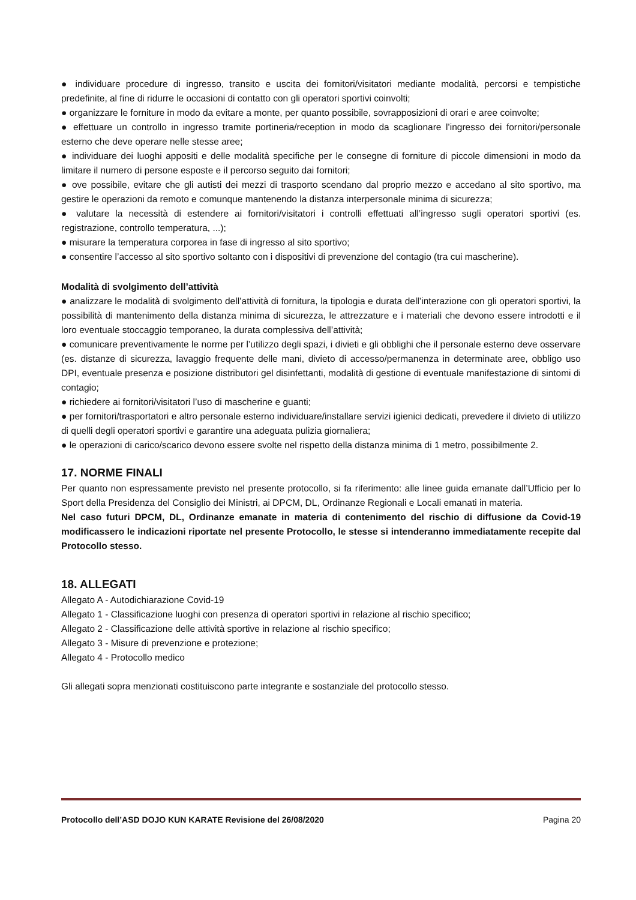● individuare procedure di ingresso, transito e uscita dei fornitori/visitatori mediante modalità, percorsi e tempistiche predefinite, al fine di ridurre le occasioni di contatto con gli operatori sportivi coinvolti;
● organizzare le forniture in modo da evitare a monte, per quanto possibile, sovrapposizioni di orari e aree coinvolte;
● effettuare un controllo in ingresso tramite portineria/reception in modo da scaglionare l’ingresso dei fornitori/personale esterno che deve operare nelle stesse aree;
● individuare dei luoghi appositi e delle modalità specifiche per le consegne di forniture di piccole dimensioni in modo da limitare il numero di persone esposte e il percorso seguito dai fornitori;
● ove possibile, evitare che gli autisti dei mezzi di trasporto scendano dal proprio mezzo e accedano al sito sportivo, ma gestire le operazioni da remoto e comunque mantenendo la distanza interpersonale minima di sicurezza;
● valutare la necessità di estendere ai fornitori/visitatori i controlli effettuati all’ingresso sugli operatori sportivi (es. registrazione, controllo temperatura, ...);
● misurare la temperatura corporea in fase di ingresso al sito sportivo;
● consentire l’accesso al sito sportivo soltanto con i dispositivi di prevenzione del contagio (tra cui mascherine).
Modalità di svolgimento dell’attività
● analizzare le modalità di svolgimento dell’attività di fornitura, la tipologia e durata dell’interazione con gli operatori sportivi, la possibilità di mantenimento della distanza minima di sicurezza, le attrezzature e i materiali che devono essere introdotti e il loro eventuale stoccaggio temporaneo, la durata complessiva dell’attività;
● comunicare preventivamente le norme per l’utilizzo degli spazi, i divieti e gli obblighi che il personale esterno deve osservare (es. distanze di sicurezza, lavaggio frequente delle mani, divieto di accesso/permanenza in determinate aree, obbligo uso DPI, eventuale presenza e posizione distributori gel disinfettanti, modalità di gestione di eventuale manifestazione di sintomi di contagio;
● richiedere ai fornitori/visitatori l’uso di mascherine e guanti;
● per fornitori/trasportatori e altro personale esterno individuare/installare servizi igienici dedicati, prevedere il divieto di utilizzo di quelli degli operatori sportivi e garantire una adeguata pulizia giornaliera;
● le operazioni di carico/scarico devono essere svolte nel rispetto della distanza minima di 1 metro, possibilmente 2.
17. NORME FINALI
Per quanto non espressamente previsto nel presente protocollo, si fa riferimento: alle linee guida emanate dall’Ufficio per lo Sport della Presidenza del Consiglio dei Ministri, ai DPCM, DL, Ordinanze Regionali e Locali emanati in materia.
Nel caso futuri DPCM, DL, Ordinanze emanate in materia di contenimento del rischio di diffusione da Covid-19 modificassero le indicazioni riportate nel presente Protocollo, le stesse si intenderanno immediatamente recepite dal Protocollo stesso.
18. ALLEGATI
Allegato A - Autodichiarazione Covid-19
Allegato 1 - Classificazione luoghi con presenza di operatori sportivi in relazione al rischio specifico;
Allegato 2 - Classificazione delle attività sportive in relazione al rischio specifico;
Allegato 3 - Misure di prevenzione e protezione;
Allegato 4 - Protocollo medico
Gli allegati sopra menzionati costituiscono parte integrante e sostanziale del protocollo stesso.
Protocollo dell’ASD DOJO KUN KARATE Revisione del 26/08/2020 Pagina 20